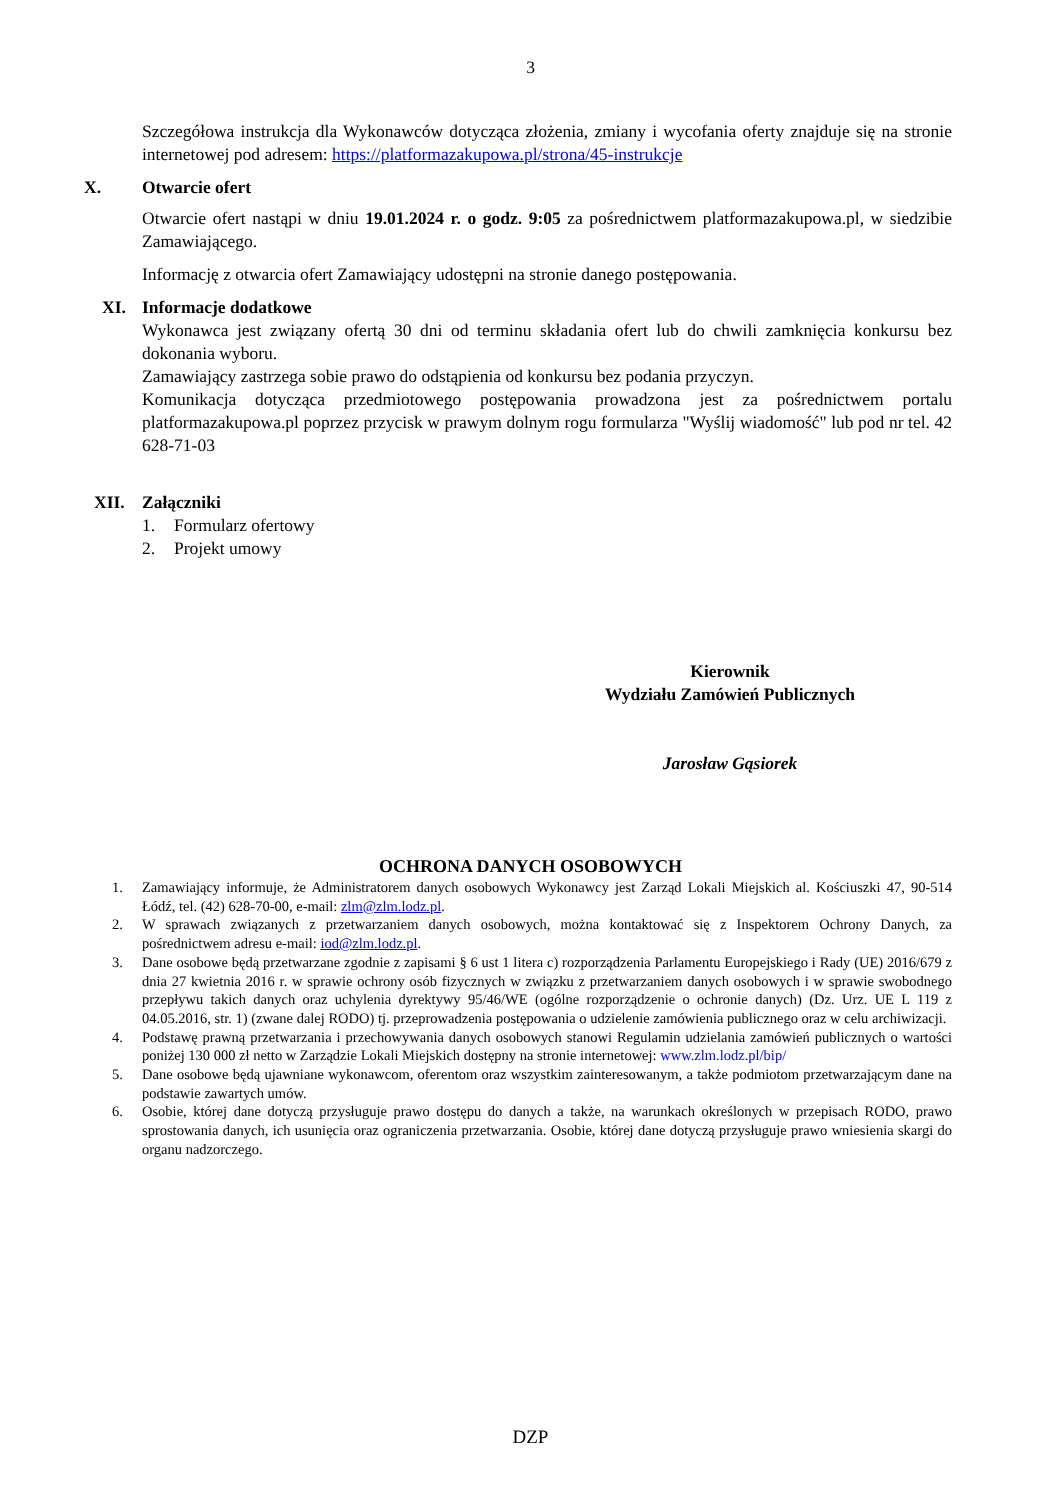3
Szczegółowa instrukcja dla Wykonawców dotycząca złożenia, zmiany i wycofania oferty znajduje się na stronie internetowej pod adresem: https://platformazakupowa.pl/strona/45-instrukcje
X. Otwarcie ofert
Otwarcie ofert nastąpi w dniu 19.01.2024 r. o godz. 9:05 za pośrednictwem platformazakupowa.pl, w siedzibie Zamawiającego.
Informację z otwarcia ofert Zamawiający udostępni na stronie danego postępowania.
XI. Informacje dodatkowe
Wykonawca jest związany ofertą 30 dni od terminu składania ofert lub do chwili zamknięcia konkursu bez dokonania wyboru.
Zamawiający zastrzega sobie prawo do odstąpienia od konkursu bez podania przyczyn.
Komunikacja dotycząca przedmiotowego postępowania prowadzona jest za pośrednictwem portalu platformazakupowa.pl poprzez przycisk w prawym dolnym rogu formularza "Wyślij wiadomość" lub pod nr tel. 42 628-71-03
XII. Załączniki
1. Formularz ofertowy
2. Projekt umowy
Kierownik
Wydziału Zamówień Publicznych
Jarosław Gąsiorek
OCHRONA DANYCH OSOBOWYCH
1. Zamawiający informuje, że Administratorem danych osobowych Wykonawcy jest Zarząd Lokali Miejskich al. Kościuszki 47, 90-514 Łódź, tel. (42) 628-70-00, e-mail: zlm@zlm.lodz.pl.
2. W sprawach związanych z przetwarzaniem danych osobowych, można kontaktować się z Inspektorem Ochrony Danych, za pośrednictwem adresu e-mail: iod@zlm.lodz.pl.
3. Dane osobowe będą przetwarzane zgodnie z zapisami § 6 ust 1 litera c) rozporządzenia Parlamentu Europejskiego i Rady (UE) 2016/679 z dnia 27 kwietnia 2016 r. w sprawie ochrony osób fizycznych w związku z przetwarzaniem danych osobowych i w sprawie swobodnego przepływu takich danych oraz uchylenia dyrektywy 95/46/WE (ogólne rozporządzenie o ochronie danych) (Dz. Urz. UE L 119 z 04.05.2016, str. 1) (zwane dalej RODO) tj. przeprowadzenia postępowania o udzielenie zamówienia publicznego oraz w celu archiwizacji.
4. Podstawę prawną przetwarzania i przechowywania danych osobowych stanowi Regulamin udzielania zamówień publicznych o wartości poniżej 130 000 zł netto w Zarządzie Lokali Miejskich dostępny na stronie internetowej: www.zlm.lodz.pl/bip/
5. Dane osobowe będą ujawniane wykonawcom, oferentom oraz wszystkim zainteresowanym, a także podmiotom przetwarzającym dane na podstawie zawartych umów.
6. Osobie, której dane dotyczą przysługuje prawo dostępu do danych a także, na warunkach określonych w przepisach RODO, prawo sprostowania danych, ich usunięcia oraz ograniczenia przetwarzania. Osobie, której dane dotyczą przysługuje prawo wniesienia skargi do organu nadzorczego.
DZP